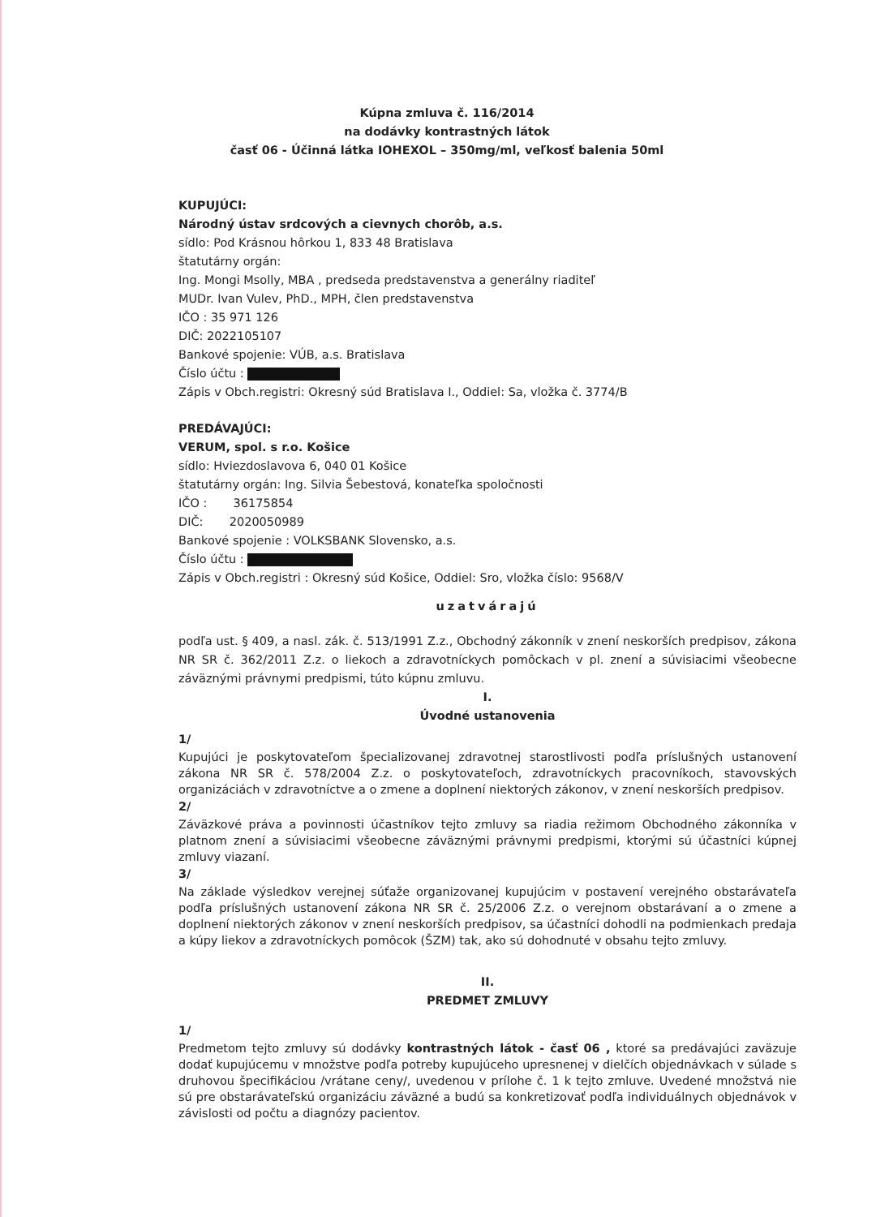Kúpna zmluva č. 116/2014
na dodávky kontrastných látok
časť 06 - Účinná látka IOHEXOL – 350mg/ml, veľkosť balenia 50ml
KUPUJÚCI:
Národný ústav srdcových a cievnych chorôb, a.s.
sídlo: Pod Krásnou hôrkou 1, 833 48 Bratislava
štatutárny orgán:
Ing. Mongi Msolly, MBA , predseda predstavenstva a generálny riaditeľ
MUDr. Ivan Vulev, PhD., MPH, člen predstavenstva
IČO : 35 971 126
DIČ: 2022105107
Bankové spojenie: VÚB, a.s. Bratislava
Číslo účtu :
Zápis v Obch.registri: Okresný súd Bratislava I., Oddiel: Sa, vložka č. 3774/B
PREDÁVAJÚCI:
VERUM, spol. s r.o. Košice
sídlo: Hviezdoslavova 6, 040 01 Košice
štatutárny orgán: Ing. Silvia Šebestová, konateľka spoločnosti
IČO : 36175854
DIČ: 2020050989
Bankové spojenie : VOLKSBANK Slovensko, a.s.
Číslo účtu :
Zápis v Obch.registri : Okresný súd Košice, Oddiel: Sro, vložka číslo: 9568/V
uzatvárajú
podľa ust. § 409, a nasl. zák. č. 513/1991 Z.z., Obchodný zákonník v znení neskorších predpisov, zákona NR SR č. 362/2011 Z.z. o liekoch a zdravotníckych pomôckach v pl. znení a súvisiacimi všeobecne záväznými právnymi predpismi, túto kúpnu zmluvu.
I.
Úvodné ustanovenia
1/
Kupujúci je poskytovateľom špecializovanej zdravotnej starostlivosti podľa príslušných ustanovení zákona NR SR č. 578/2004 Z.z. o poskytovateľoch, zdravotníckych pracovníkoch, stavovských organizáciách v zdravotníctve a o zmene a doplnení niektorých zákonov, v znení neskorších predpisov.
2/
Záväzkové práva a povinnosti účastníkov tejto zmluvy sa riadia režimom Obchodného zákonníka v platnom znení a súvisiacimi všeobecne záväznými právnymi predpismi, ktorými sú účastníci kúpnej zmluvy viazaní.
3/
Na základe výsledkov verejnej súťaže organizovanej kupujúcim v postavení verejného obstarávateľa podľa príslušných ustanovení zákona NR SR č. 25/2006 Z.z. o verejnom obstarávaní a o zmene a doplnení niektorých zákonov v znení neskorších predpisov, sa účastníci dohodli na podmienkach predaja a kúpy liekov a zdravotníckych pomôcok (ŠZM) tak, ako sú dohodnuté v obsahu tejto zmluvy.
II.
PREDMET ZMLUVY
1/
Predmetom tejto zmluvy sú dodávky kontrastných látok - časť 06 , ktoré sa predávajúci zaväzuje dodať kupujúcemu v množstve podľa potreby kupujúceho upresnenej v dielčích objednávkach v súlade s druhovou špecifikáciou /vrátane ceny/, uvedenou v prílohe č. 1 k tejto zmluve. Uvedené množstvá nie sú pre obstarávateľskú organizáciu záväzné a budú sa konkretizovať podľa individuálnych objednávok v závislosti od počtu a diagnózy pacientov.